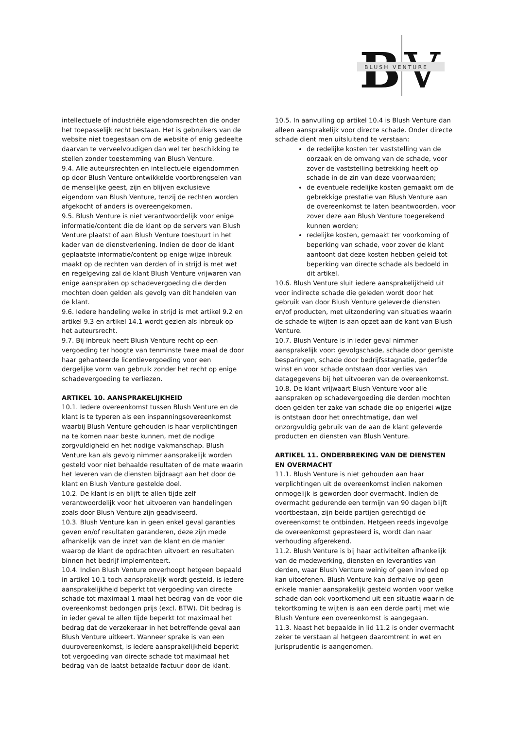B
V
BLUSH VENTURE
intellectuele of industriële eigendomsrechten die onder het toepasselijk recht bestaan. Het is gebruikers van de website niet toegestaan om de website of enig gedeelte daarvan te verveelvoudigen dan wel ter beschikking te stellen zonder toestemming van Blush Venture.
9.4. Alle auteursrechten en intellectuele eigendommen op door Blush Venture ontwikkelde voortbrengselen van de menselijke geest, zijn en blijven exclusieve eigendom van Blush Venture, tenzij de rechten worden afgekocht of anders is overeengekomen.
9.5. Blush Venture is niet verantwoordelijk voor enige informatie/content die de klant op de servers van Blush Venture plaatst of aan Blush Venture toestuurt in het kader van de dienstverlening. Indien de door de klant geplaatste informatie/content op enige wijze inbreuk maakt op de rechten van derden of in strijd is met wet en regelgeving zal de klant Blush Venture vrijwaren van enige aanspraken op schadevergoeding die derden mochten doen gelden als gevolg van dit handelen van de klant.
9.6. Iedere handeling welke in strijd is met artikel 9.2 en artikel 9.3 en artikel 14.1 wordt gezien als inbreuk op het auteursrecht.
9.7. Bij inbreuk heeft Blush Venture recht op een vergoeding ter hoogte van tenminste twee maal de door haar gehanteerde licentievergoeding voor een dergelijke vorm van gebruik zonder het recht op enige schadevergoeding te verliezen.
ARTIKEL 10. AANSPRAKELIJKHEID
10.1. Iedere overeenkomst tussen Blush Venture en de klant is te typeren als een inspanningsovereenkomst waarbij Blush Venture gehouden is haar verplichtingen na te komen naar beste kunnen, met de nodige zorgvuldigheid en het nodige vakmanschap. Blush Venture kan als gevolg nimmer aansprakelijk worden gesteld voor niet behaalde resultaten of de mate waarin het leveren van de diensten bijdraagt aan het door de klant en Blush Venture gestelde doel.
10.2. De klant is en blijft te allen tijde zelf verantwoordelijk voor het uitvoeren van handelingen zoals door Blush Venture zijn geadviseerd.
10.3. Blush Venture kan in geen enkel geval garanties geven en/of resultaten garanderen, deze zijn mede afhankelijk van de inzet van de klant en de manier waarop de klant de opdrachten uitvoert en resultaten binnen het bedrijf implementeert.
10.4. Indien Blush Venture onverhoopt hetgeen bepaald in artikel 10.1 toch aansprakelijk wordt gesteld, is iedere aansprakelijkheid beperkt tot vergoeding van directe schade tot maximaal 1 maal het bedrag van de voor die overeenkomst bedongen prijs (excl. BTW). Dit bedrag is in ieder geval te allen tijde beperkt tot maximaal het bedrag dat de verzekeraar in het betreffende geval aan Blush Venture uitkeert. Wanneer sprake is van een duurovereenkomst, is iedere aansprakelijkheid beperkt tot vergoeding van directe schade tot maximaal het bedrag van de laatst betaalde factuur door de klant.
10.5. In aanvulling op artikel 10.4 is Blush Venture dan alleen aansprakelijk voor directe schade. Onder directe schade dient men uitsluitend te verstaan:
de redelijke kosten ter vaststelling van de oorzaak en de omvang van de schade, voor zover de vaststelling betrekking heeft op schade in de zin van deze voorwaarden;
de eventuele redelijke kosten gemaakt om de gebrekkige prestatie van Blush Venture aan de overeenkomst te laten beantwoorden, voor zover deze aan Blush Venture toegerekend kunnen worden;
redelijke kosten, gemaakt ter voorkoming of beperking van schade, voor zover de klant aantoont dat deze kosten hebben geleid tot beperking van directe schade als bedoeld in dit artikel.
10.6. Blush Venture sluit iedere aansprakelijkheid uit voor indirecte schade die geleden wordt door het gebruik van door Blush Venture geleverde diensten en/of producten, met uitzondering van situaties waarin de schade te wijten is aan opzet aan de kant van Blush Venture.
10.7. Blush Venture is in ieder geval nimmer aansprakelijk voor: gevolgschade, schade door gemiste besparingen, schade door bedrijfsstagnatie, gederfde winst en voor schade ontstaan door verlies van datagegevens bij het uitvoeren van de overeenkomst.
10.8. De klant vrijwaart Blush Venture voor alle aanspraken op schadevergoeding die derden mochten doen gelden ter zake van schade die op enigerlei wijze is ontstaan door het onrechtmatige, dan wel onzorgvuldig gebruik van de aan de klant geleverde producten en diensten van Blush Venture.
ARTIKEL 11. ONDERBREKING VAN DE DIENSTEN EN OVERMACHT
11.1. Blush Venture is niet gehouden aan haar verplichtingen uit de overeenkomst indien nakomen onmogelijk is geworden door overmacht. Indien de overmacht gedurende een termijn van 90 dagen blijft voortbestaan, zijn beide partijen gerechtigd de overeenkomst te ontbinden. Hetgeen reeds ingevolge de overeenkomst gepresteerd is, wordt dan naar verhouding afgerekend.
11.2. Blush Venture is bij haar activiteiten afhankelijk van de medewerking, diensten en leveranties van derden, waar Blush Venture weinig of geen invloed op kan uitoefenen. Blush Venture kan derhalve op geen enkele manier aansprakelijk gesteld worden voor welke schade dan ook voortkomend uit een situatie waarin de tekortkoming te wijten is aan een derde partij met wie Blush Venture een overeenkomst is aangegaan.
11.3. Naast het bepaalde in lid 11.2 is onder overmacht zeker te verstaan al hetgeen daaromtrent in wet en jurisprudentie is aangenomen.